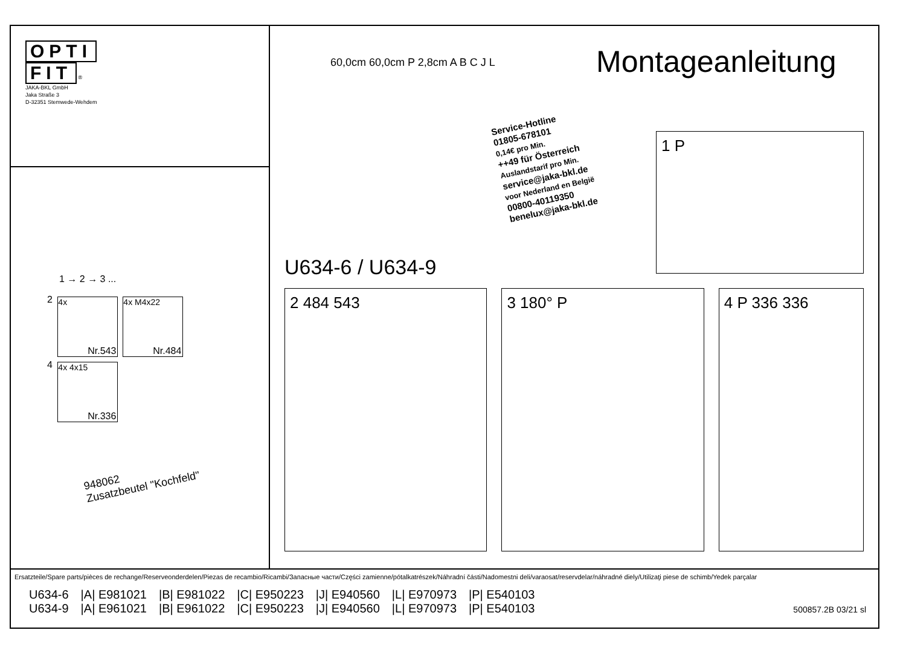OPTI
FIT ®
JAKA-BKL GmbH
Jaka Straße 3
D-32351 Stemwede-Wehdem
1 → 2 → 3 ...
2 4x Nr.543 4x M4x22 Nr.484
4 4x 4x15 Nr.336
948062
Zusatzbeutel "Kochfeld"
Montageanleitung
60,0cm 60,0cm P 2,8cm A B C J L
Service-Hotline
01805-678101
0,14€ pro Min.
++49 für Österreich
Auslandstarif pro Min.
service@jaka-bkl.de
voor Nederland en België
00800-40119350
benelux@jaka-bkl.de
1 P
U634-6 / U634-9
2 484 543 3 180° P 4 P 336 336
Ersatzteile/Spare parts/pièces de rechange/Reserveonderdelen/Piezas de recambio/Ricambi/Запасные части/Części zamienne/pótalkatrészek/Náhradní části/Nadomestni deli/varaosat/reservdelar/náhradné diely/Utilizaţi piese de schimb/Yedek parçalar
| U634-6 | /A/ E981021 | /B/ E981022 | /C/ E950223 | /J/ E940560 | /L/ E970973 | /P/ E540103 |
| U634-9 | /A/ E961021 | /B/ E961022 | /C/ E950223 | /J/ E940560 | /L/ E970973 | /P/ E540103 |
500857.2B 03/21 sl